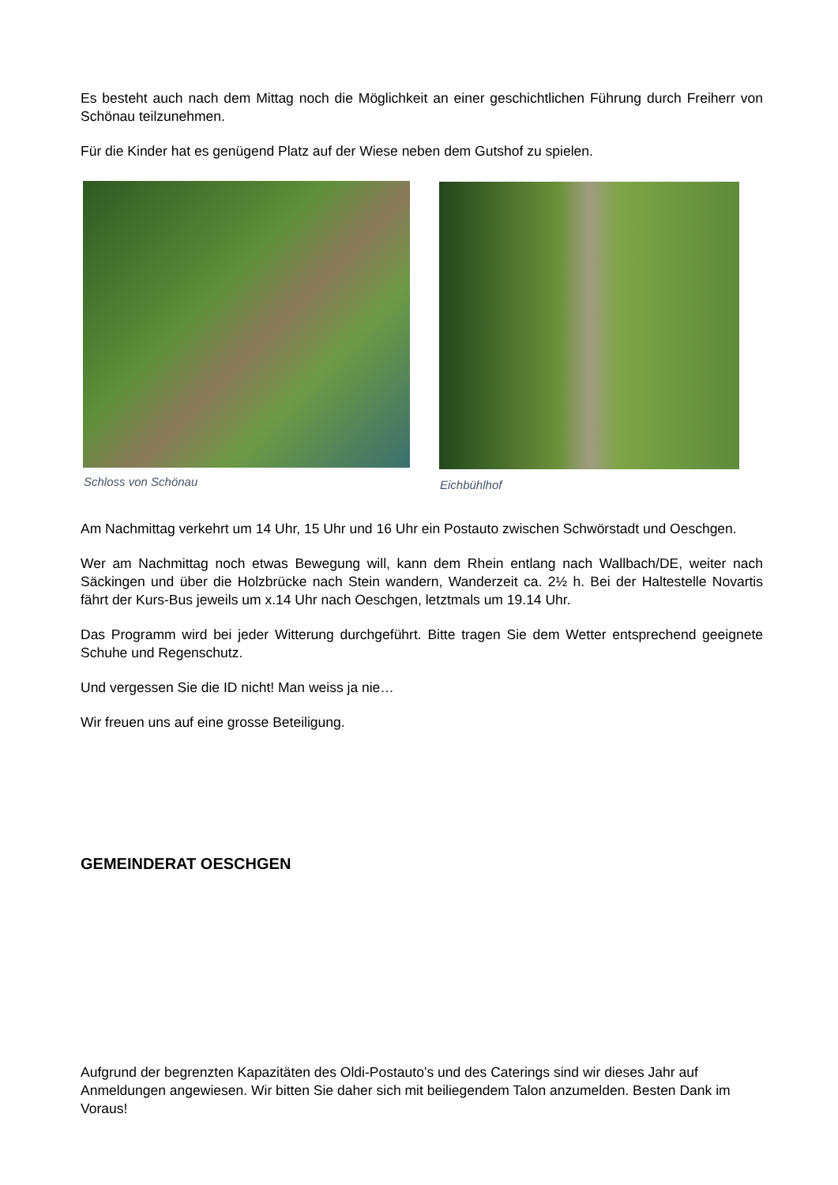Es besteht auch nach dem Mittag noch die Möglichkeit an einer geschichtlichen Führung durch Freiherr von Schönau teilzunehmen.
Für die Kinder hat es genügend Platz auf der Wiese neben dem Gutshof zu spielen.
Schloss von Schönau Eichbühlhof
Am Nachmittag verkehrt um 14 Uhr, 15 Uhr und 16 Uhr ein Postauto zwischen Schwörstadt und Oeschgen.
Wer am Nachmittag noch etwas Bewegung will, kann dem Rhein entlang nach Wallbach/DE, weiter nach Säckingen und über die Holzbrücke nach Stein wandern, Wanderzeit ca. 2½ h. Bei der Haltestelle Novartis fährt der Kurs-Bus jeweils um x.14 Uhr nach Oeschgen, letztmals um 19.14 Uhr.
Das Programm wird bei jeder Witterung durchgeführt. Bitte tragen Sie dem Wetter entsprechend geeignete Schuhe und Regenschutz.
Und vergessen Sie die ID nicht! Man weiss ja nie…
Wir freuen uns auf eine grosse Beteiligung.
GEMEINDERAT OESCHGEN
Aufgrund der begrenzten Kapazitäten des Oldi-Postauto’s und des Caterings sind wir dieses Jahr auf Anmeldungen angewiesen. Wir bitten Sie daher sich mit beiliegendem Talon anzumelden. Besten Dank im Voraus!